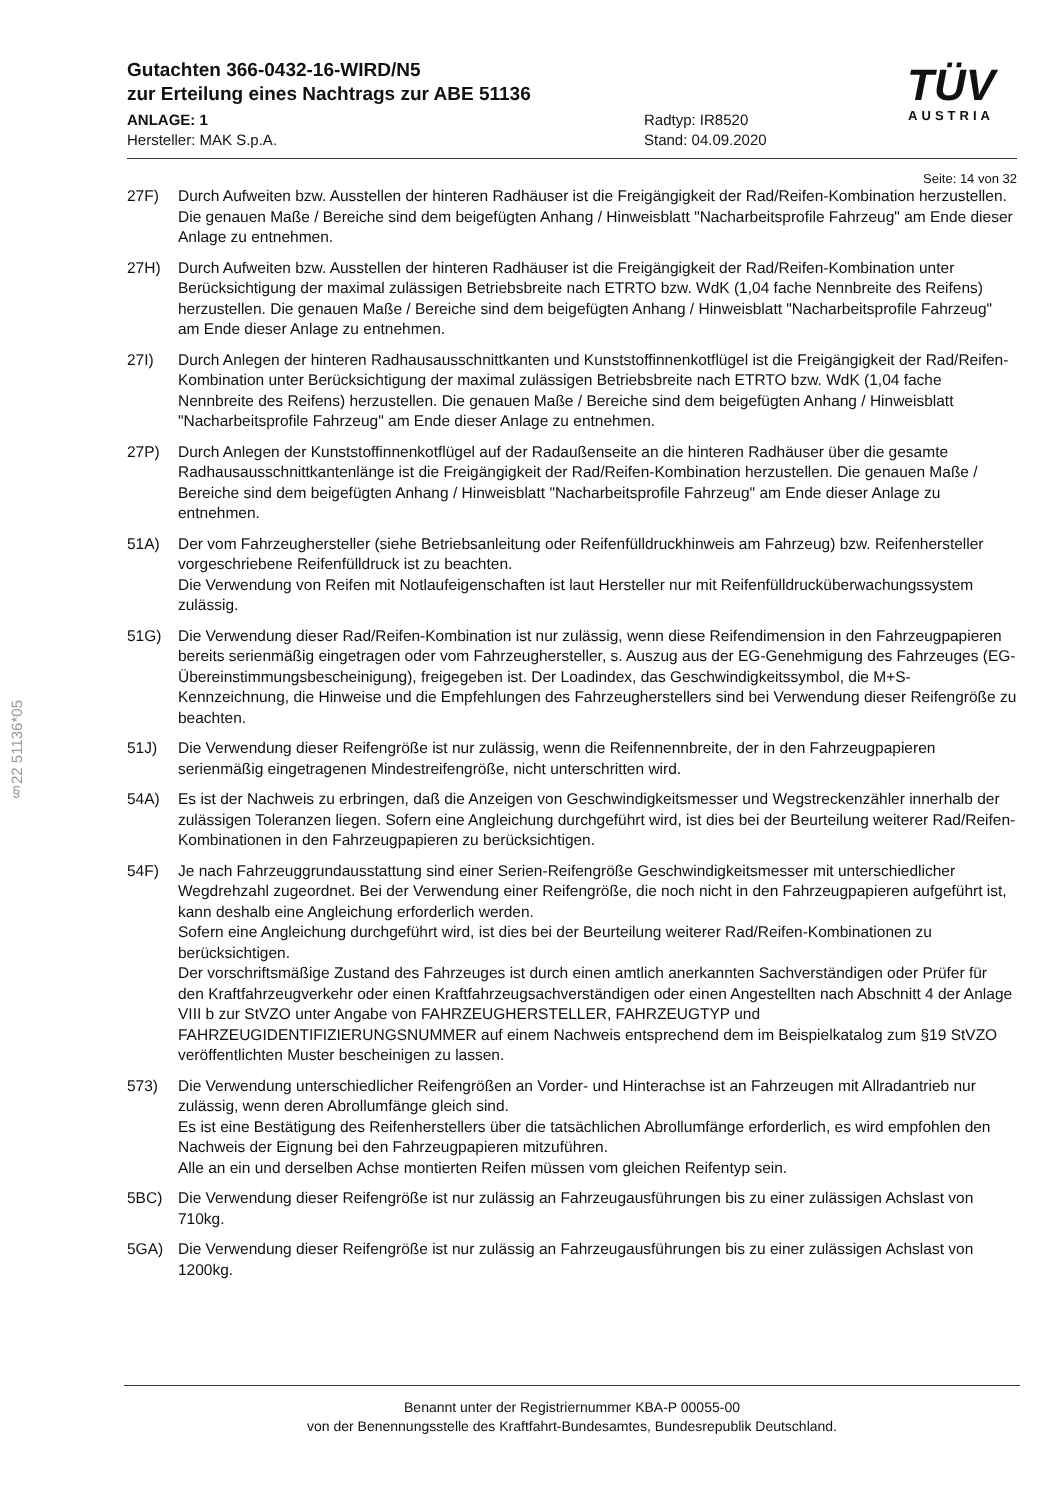§22 51136*05
TÜV
AUSTRIA
Gutachten 366-0432-16-WIRD/N5
zur Erteilung eines Nachtrags zur ABE 51136
ANLAGE: 1
Hersteller: MAK S.p.A.
Radtyp: IR8520
Stand: 04.09.2020
Seite: 14 von 32
27F) Durch Aufweiten bzw. Ausstellen der hinteren Radhäuser ist die Freigängigkeit der Rad/Reifen-Kombination herzustellen. Die genauen Maße / Bereiche sind dem beigefügten Anhang / Hinweisblatt "Nacharbeitsprofile Fahrzeug" am Ende dieser Anlage zu entnehmen.
27H) Durch Aufweiten bzw. Ausstellen der hinteren Radhäuser ist die Freigängigkeit der Rad/Reifen-Kombination unter Berücksichtigung der maximal zulässigen Betriebsbreite nach ETRTO bzw. WdK (1,04 fache Nennbreite des Reifens) herzustellen. Die genauen Maße / Bereiche sind dem beigefügten Anhang / Hinweisblatt "Nacharbeitsprofile Fahrzeug" am Ende dieser Anlage zu entnehmen.
27I) Durch Anlegen der hinteren Radhausausschnittkanten und Kunststoffinnenkotflügel ist die Freigängigkeit der Rad/Reifen-Kombination unter Berücksichtigung der maximal zulässigen Betriebsbreite nach ETRTO bzw. WdK (1,04 fache Nennbreite des Reifens) herzustellen. Die genauen Maße / Bereiche sind dem beigefügten Anhang / Hinweisblatt "Nacharbeitsprofile Fahrzeug" am Ende dieser Anlage zu entnehmen.
27P) Durch Anlegen der Kunststoffinnenkotflügel auf der Radaußenseite an die hinteren Radhäuser über die gesamte Radhausausschnittkantenlänge ist die Freigängigkeit der Rad/Reifen-Kombination herzustellen. Die genauen Maße / Bereiche sind dem beigefügten Anhang / Hinweisblatt "Nacharbeitsprofile Fahrzeug" am Ende dieser Anlage zu entnehmen.
51A) Der vom Fahrzeughersteller (siehe Betriebsanleitung oder Reifenfülldruckhinweis am Fahrzeug) bzw. Reifenhersteller vorgeschriebene Reifenfülldruck ist zu beachten.
Die Verwendung von Reifen mit Notlaufeigenschaften ist laut Hersteller nur mit Reifenfülldrucküberwachungssystem zulässig.
51G) Die Verwendung dieser Rad/Reifen-Kombination ist nur zulässig, wenn diese Reifendimension in den Fahrzeugpapieren bereits serienmäßig eingetragen oder vom Fahrzeughersteller, s. Auszug aus der EG-Genehmigung des Fahrzeuges (EG-Übereinstimmungsbescheinigung), freigegeben ist. Der Loadindex, das Geschwindigkeitssymbol, die M+S-Kennzeichnung, die Hinweise und die Empfehlungen des Fahrzeugherstellers sind bei Verwendung dieser Reifengröße zu beachten.
51J) Die Verwendung dieser Reifengröße ist nur zulässig, wenn die Reifennennbreite, der in den Fahrzeugpapieren serienmäßig eingetragenen Mindestreifengröße, nicht unterschritten wird.
54A) Es ist der Nachweis zu erbringen, daß die Anzeigen von Geschwindigkeitsmesser und Wegstreckenzähler innerhalb der zulässigen Toleranzen liegen. Sofern eine Angleichung durchgeführt wird, ist dies bei der Beurteilung weiterer Rad/Reifen-Kombinationen in den Fahrzeugpapieren zu berücksichtigen.
54F) Je nach Fahrzeuggrundausstattung sind einer Serien-Reifengröße Geschwindigkeitsmesser mit unterschiedlicher Wegdrehzahl zugeordnet. Bei der Verwendung einer Reifengröße, die noch nicht in den Fahrzeugpapieren aufgeführt ist, kann deshalb eine Angleichung erforderlich werden.
Sofern eine Angleichung durchgeführt wird, ist dies bei der Beurteilung weiterer Rad/Reifen-Kombinationen zu berücksichtigen.
Der vorschriftsmäßige Zustand des Fahrzeuges ist durch einen amtlich anerkannten Sachverständigen oder Prüfer für den Kraftfahrzeugverkehr oder einen Kraftfahrzeugsachverständigen oder einen Angestellten nach Abschnitt 4 der Anlage VIII b zur StVZO unter Angabe von FAHRZEUGHERSTELLER, FAHRZEUGTYP und FAHRZEUGIDENTIFIZIERUNGSNUMMER auf einem Nachweis entsprechend dem im Beispielkatalog zum §19 StVZO veröffentlichten Muster bescheinigen zu lassen.
573) Die Verwendung unterschiedlicher Reifengrößen an Vorder- und Hinterachse ist an Fahrzeugen mit Allradantrieb nur zulässig, wenn deren Abrollumfänge gleich sind.
Es ist eine Bestätigung des Reifenherstellers über die tatsächlichen Abrollumfänge erforderlich, es wird empfohlen den Nachweis der Eignung bei den Fahrzeugpapieren mitzuführen.
Alle an ein und derselben Achse montierten Reifen müssen vom gleichen Reifentyp sein.
5BC) Die Verwendung dieser Reifengröße ist nur zulässig an Fahrzeugausführungen bis zu einer zulässigen Achslast von 710kg.
5GA) Die Verwendung dieser Reifengröße ist nur zulässig an Fahrzeugausführungen bis zu einer zulässigen Achslast von 1200kg.
Benannt unter der Registriernummer KBA-P 00055-00
von der Benennungsstelle des Kraftfahrt-Bundesamtes, Bundesrepublik Deutschland.